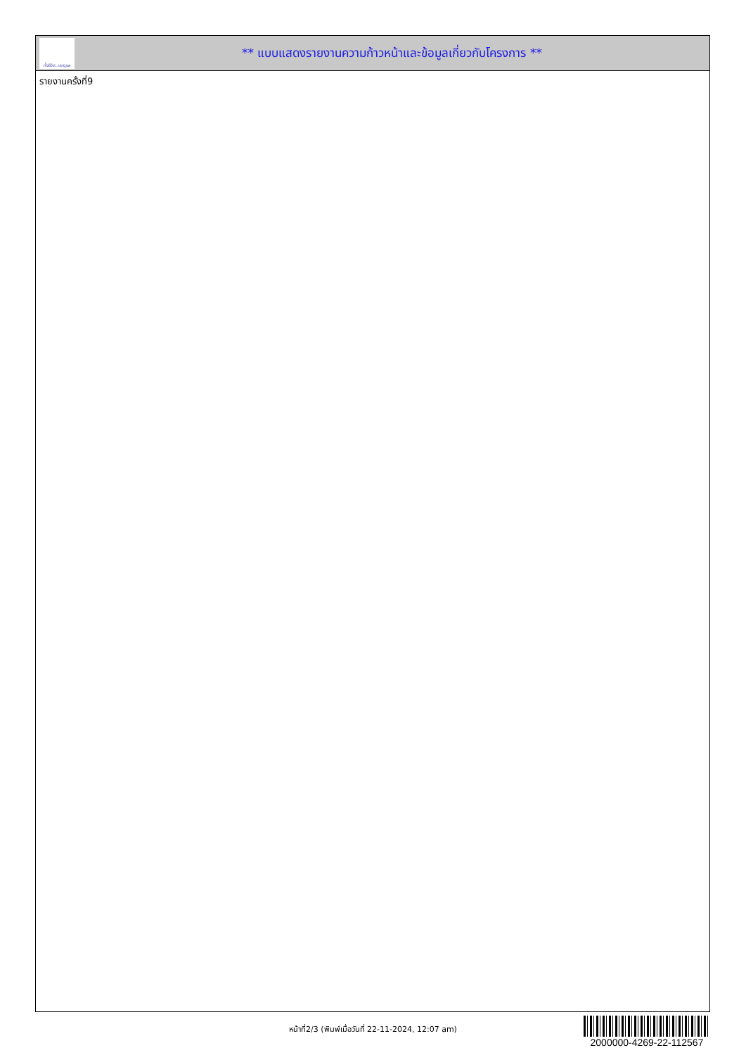ทั้งชีวิต..เราดูแล
** แบบแสดงรายงานความก้าวหน้าและข้อมูลเกี่ยวกับโครงการ **
รายงานครั้งที่9
หน้าที่2/3 (พิมพ์เมื่อวันที่ 22-11-2024, 12:07 am)
2000000-4269-22-112567